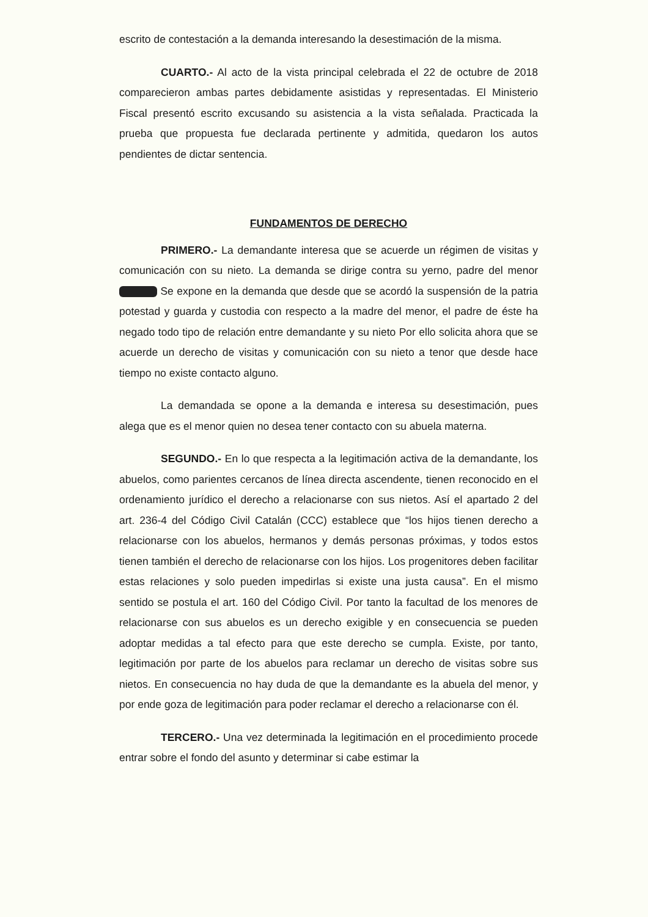escrito de contestación a la demanda interesando la desestimación de la misma.
CUARTO.- Al acto de la vista principal celebrada el 22 de octubre de 2018 comparecieron ambas partes debidamente asistidas y representadas. El Ministerio Fiscal presentó escrito excusando su asistencia a la vista señalada. Practicada la prueba que propuesta fue declarada pertinente y admitida, quedaron los autos pendientes de dictar sentencia.
FUNDAMENTOS DE DERECHO
PRIMERO.- La demandante interesa que se acuerde un régimen de visitas y comunicación con su nieto. La demanda se dirige contra su yerno, padre del menor Se expone en la demanda que desde que se acordó la suspensión de la patria potestad y guarda y custodia con respecto a la madre del menor, el padre de éste ha negado todo tipo de relación entre demandante y su nieto Por ello solicita ahora que se acuerde un derecho de visitas y comunicación con su nieto a tenor que desde hace tiempo no existe contacto alguno.
La demandada se opone a la demanda e interesa su desestimación, pues alega que es el menor quien no desea tener contacto con su abuela materna.
SEGUNDO.- En lo que respecta a la legitimación activa de la demandante, los abuelos, como parientes cercanos de línea directa ascendente, tienen reconocido en el ordenamiento jurídico el derecho a relacionarse con sus nietos. Así el apartado 2 del art. 236-4 del Código Civil Catalán (CCC) establece que “los hijos tienen derecho a relacionarse con los abuelos, hermanos y demás personas próximas, y todos estos tienen también el derecho de relacionarse con los hijos. Los progenitores deben facilitar estas relaciones y solo pueden impedirlas si existe una justa causa”. En el mismo sentido se postula el art. 160 del Código Civil. Por tanto la facultad de los menores de relacionarse con sus abuelos es un derecho exigible y en consecuencia se pueden adoptar medidas a tal efecto para que este derecho se cumpla. Existe, por tanto, legitimación por parte de los abuelos para reclamar un derecho de visitas sobre sus nietos. En consecuencia no hay duda de que la demandante es la abuela del menor, y por ende goza de legitimación para poder reclamar el derecho a relacionarse con él.
TERCERO.- Una vez determinada la legitimación en el procedimiento procede entrar sobre el fondo del asunto y determinar si cabe estimar la